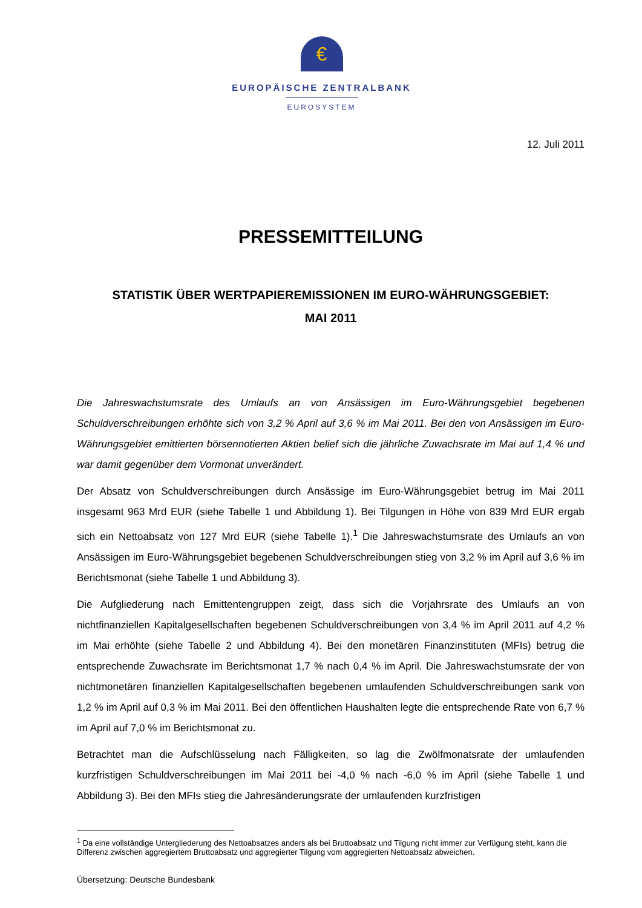€
EUROPÄISCHE ZENTRALBANK
EUROSYSTEM
12. Juli 2011
PRESSEMITTEILUNG
STATISTIK ÜBER WERTPAPIEREMISSIONEN IM EURO-WÄHRUNGSGEBIET:
MAI 2011
Die Jahreswachstumsrate des Umlaufs an von Ansässigen im Euro-Währungsgebiet begebenen Schuldverschreibungen erhöhte sich von 3,2 % April auf 3,6 % im Mai 2011. Bei den von Ansässigen im Euro-Währungsgebiet emittierten börsennotierten Aktien belief sich die jährliche Zuwachsrate im Mai auf 1,4 % und war damit gegenüber dem Vormonat unverändert.
Der Absatz von Schuldverschreibungen durch Ansässige im Euro-Währungsgebiet betrug im Mai 2011 insgesamt 963 Mrd EUR (siehe Tabelle 1 und Abbildung 1). Bei Tilgungen in Höhe von 839 Mrd EUR ergab sich ein Nettoabsatz von 127 Mrd EUR (siehe Tabelle 1).<sup>1</sup> Die Jahreswachstumsrate des Umlaufs an von Ansässigen im Euro-Währungsgebiet begebenen Schuldverschreibungen stieg von 3,2 % im April auf 3,6 % im Berichtsmonat (siehe Tabelle 1 und Abbildung 3).
Die Aufgliederung nach Emittentengruppen zeigt, dass sich die Vorjahrsrate des Umlaufs an von nichtfinanziellen Kapitalgesellschaften begebenen Schuldverschreibungen von 3,4 % im April 2011 auf 4,2 % im Mai erhöhte (siehe Tabelle 2 und Abbildung 4). Bei den monetären Finanzinstituten (MFIs) betrug die entsprechende Zuwachsrate im Berichtsmonat 1,7 % nach 0,4 % im April. Die Jahreswachstumsrate der von nichtmonetären finanziellen Kapitalgesellschaften begebenen umlaufenden Schuldverschreibungen sank von 1,2 % im April auf 0,3 % im Mai 2011. Bei den öffentlichen Haushalten legte die entsprechende Rate von 6,7 % im April auf 7,0 % im Berichtsmonat zu.
Betrachtet man die Aufschlüsselung nach Fälligkeiten, so lag die Zwölfmonatsrate der umlaufenden kurzfristigen Schuldverschreibungen im Mai 2011 bei -4,0 % nach -6,0 % im April (siehe Tabelle 1 und Abbildung 3). Bei den MFIs stieg die Jahresänderungsrate der umlaufenden kurzfristigen
<sup>1</sup> Da eine vollständige Untergliederung des Nettoabsatzes anders als bei Bruttoabsatz und Tilgung nicht immer zur Verfügung steht, kann die Differenz zwischen aggregiertem Bruttoabsatz und aggregierter Tilgung vom aggregierten Nettoabsatz abweichen.
Übersetzung: Deutsche Bundesbank